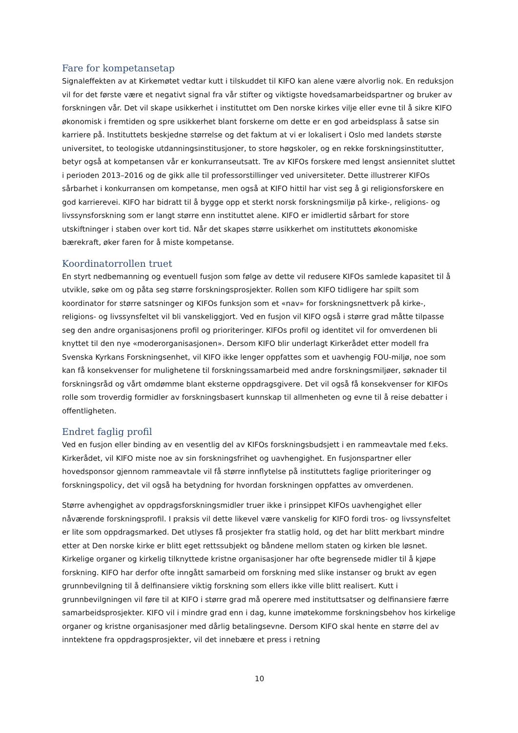Fare for kompetansetap
Signaleffekten av at Kirkemøtet vedtar kutt i tilskuddet til KIFO kan alene være alvorlig nok. En reduksjon vil for det første være et negativt signal fra vår stifter og viktigste hovedsamarbeidspartner og bruker av forskningen vår. Det vil skape usikkerhet i instituttet om Den norske kirkes vilje eller evne til å sikre KIFO økonomisk i fremtiden og spre usikkerhet blant forskerne om dette er en god arbeidsplass å satse sin karriere på. Instituttets beskjedne størrelse og det faktum at vi er lokalisert i Oslo med landets største universitet, to teologiske utdanningsinstitusjoner, to store høgskoler, og en rekke forskningsinstitutter, betyr også at kompetansen vår er konkurranseutsatt. Tre av KIFOs forskere med lengst ansiennitet sluttet i perioden 2013–2016 og de gikk alle til professorstillinger ved universiteter. Dette illustrerer KIFOs sårbarhet i konkurransen om kompetanse, men også at KIFO hittil har vist seg å gi religionsforskere en god karrierevei. KIFO har bidratt til å bygge opp et sterkt norsk forskningsmiljø på kirke-, religions- og livssynsforskning som er langt større enn instituttet alene. KIFO er imidlertid sårbart for store utskiftninger i staben over kort tid. Når det skapes større usikkerhet om instituttets økonomiske bærekraft, øker faren for å miste kompetanse.
Koordinatorrollen truet
En styrt nedbemanning og eventuell fusjon som følge av dette vil redusere KIFOs samlede kapasitet til å utvikle, søke om og påta seg større forskningsprosjekter. Rollen som KIFO tidligere har spilt som koordinator for større satsninger og KIFOs funksjon som et «nav» for forskningsnettverk på kirke-, religions- og livssynsfeltet vil bli vanskeliggjort. Ved en fusjon vil KIFO også i større grad måtte tilpasse seg den andre organisasjonens profil og prioriteringer. KIFOs profil og identitet vil for omverdenen bli knyttet til den nye «moderorganisasjonen». Dersom KIFO blir underlagt Kirkerådet etter modell fra Svenska Kyrkans Forskningsenhet, vil KIFO ikke lenger oppfattes som et uavhengig FOU-miljø, noe som kan få konsekvenser for mulighetene til forskningssamarbeid med andre forskningsmiljøer, søknader til forskningsråd og vårt omdømme blant eksterne oppdragsgivere. Det vil også få konsekvenser for KIFOs rolle som troverdig formidler av forskningsbasert kunnskap til allmenheten og evne til å reise debatter i offentligheten.
Endret faglig profil
Ved en fusjon eller binding av en vesentlig del av KIFOs forskningsbudsjett i en rammeavtale med f.eks. Kirkerådet, vil KIFO miste noe av sin forskningsfrihet og uavhengighet. En fusjonspartner eller hovedsponsor gjennom rammeavtale vil få større innflytelse på instituttets faglige prioriteringer og forskningspolicy, det vil også ha betydning for hvordan forskningen oppfattes av omverdenen.
Større avhengighet av oppdragsforskningsmidler truer ikke i prinsippet KIFOs uavhengighet eller nåværende forskningsprofil. I praksis vil dette likevel være vanskelig for KIFO fordi tros- og livssynsfeltet er lite som oppdragsmarked. Det utlyses få prosjekter fra statlig hold, og det har blitt merkbart mindre etter at Den norske kirke er blitt eget rettssubjekt og båndene mellom staten og kirken ble løsnet. Kirkelige organer og kirkelig tilknyttede kristne organisasjoner har ofte begrensede midler til å kjøpe forskning. KIFO har derfor ofte inngått samarbeid om forskning med slike instanser og brukt av egen grunnbevilgning til å delfinansiere viktig forskning som ellers ikke ville blitt realisert. Kutt i grunnbevilgningen vil føre til at KIFO i større grad må operere med instituttsatser og delfinansiere færre samarbeidsprosjekter. KIFO vil i mindre grad enn i dag, kunne imøtekomme forskningsbehov hos kirkelige organer og kristne organisasjoner med dårlig betalingsevne. Dersom KIFO skal hente en større del av inntektene fra oppdragsprosjekter, vil det innebære et press i retning
10